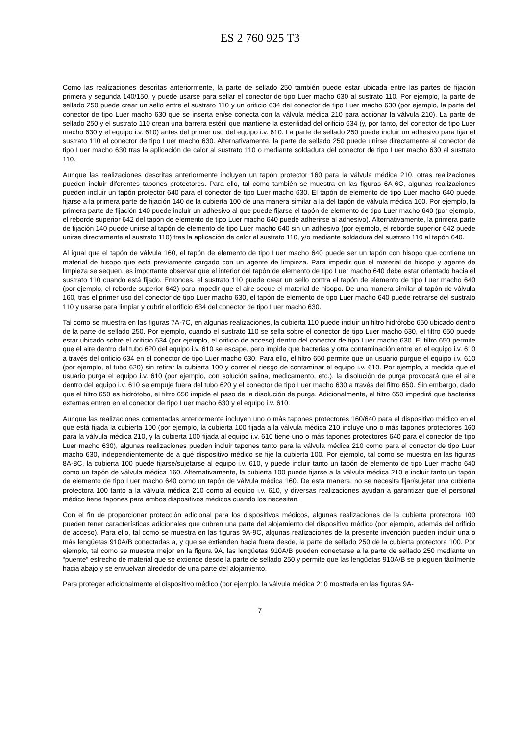ES 2 760 925 T3
Como las realizaciones descritas anteriormente, la parte de sellado 250 también puede estar ubicada entre las partes de fijación primera y segunda 140/150, y puede usarse para sellar el conector de tipo Luer macho 630 al sustrato 110. Por ejemplo, la parte de sellado 250 puede crear un sello entre el sustrato 110 y un orificio 634 del conector de tipo Luer macho 630 (por ejemplo, la parte del conector de tipo Luer macho 630 que se inserta en/se conecta con la válvula médica 210 para accionar la válvula 210). La parte de sellado 250 y el sustrato 110 crean una barrera estéril que mantiene la esterilidad del orificio 634 (y, por tanto, del conector de tipo Luer macho 630 y el equipo i.v. 610) antes del primer uso del equipo i.v. 610. La parte de sellado 250 puede incluir un adhesivo para fijar el sustrato 110 al conector de tipo Luer macho 630. Alternativamente, la parte de sellado 250 puede unirse directamente al conector de tipo Luer macho 630 tras la aplicación de calor al sustrato 110 o mediante soldadura del conector de tipo Luer macho 630 al sustrato 110.
Aunque las realizaciones descritas anteriormente incluyen un tapón protector 160 para la válvula médica 210, otras realizaciones pueden incluir diferentes tapones protectores. Para ello, tal como también se muestra en las figuras 6A-6C, algunas realizaciones pueden incluir un tapón protector 640 para el conector de tipo Luer macho 630. El tapón de elemento de tipo Luer macho 640 puede fijarse a la primera parte de fijación 140 de la cubierta 100 de una manera similar a la del tapón de válvula médica 160. Por ejemplo, la primera parte de fijación 140 puede incluir un adhesivo al que puede fijarse el tapón de elemento de tipo Luer macho 640 (por ejemplo, el reborde superior 642 del tapón de elemento de tipo Luer macho 640 puede adherirse al adhesivo). Alternativamente, la primera parte de fijación 140 puede unirse al tapón de elemento de tipo Luer macho 640 sin un adhesivo (por ejemplo, el reborde superior 642 puede unirse directamente al sustrato 110) tras la aplicación de calor al sustrato 110, y/o mediante soldadura del sustrato 110 al tapón 640.
Al igual que el tapón de válvula 160, el tapón de elemento de tipo Luer macho 640 puede ser un tapón con hisopo que contiene un material de hisopo que está previamente cargado con un agente de limpieza. Para impedir que el material de hisopo y agente de limpieza se sequen, es importante observar que el interior del tapón de elemento de tipo Luer macho 640 debe estar orientado hacia el sustrato 110 cuando está fijado. Entonces, el sustrato 110 puede crear un sello contra el tapón de elemento de tipo Luer macho 640 (por ejemplo, el reborde superior 642) para impedir que el aire seque el material de hisopo. De una manera similar al tapón de válvula 160, tras el primer uso del conector de tipo Luer macho 630, el tapón de elemento de tipo Luer macho 640 puede retirarse del sustrato 110 y usarse para limpiar y cubrir el orificio 634 del conector de tipo Luer macho 630.
Tal como se muestra en las figuras 7A-7C, en algunas realizaciones, la cubierta 110 puede incluir un filtro hidrófobo 650 ubicado dentro de la parte de sellado 250. Por ejemplo, cuando el sustrato 110 se sella sobre el conector de tipo Luer macho 630, el filtro 650 puede estar ubicado sobre el orificio 634 (por ejemplo, el orificio de acceso) dentro del conector de tipo Luer macho 630. El filtro 650 permite que el aire dentro del tubo 620 del equipo i.v. 610 se escape, pero impide que bacterias y otra contaminación entre en el equipo i.v. 610 a través del orificio 634 en el conector de tipo Luer macho 630. Para ello, el filtro 650 permite que un usuario purgue el equipo i.v. 610 (por ejemplo, el tubo 620) sin retirar la cubierta 100 y correr el riesgo de contaminar el equipo i.v. 610. Por ejemplo, a medida que el usuario purga el equipo i.v. 610 (por ejemplo, con solución salina, medicamento, etc.), la disolución de purga provocará que el aire dentro del equipo i.v. 610 se empuje fuera del tubo 620 y el conector de tipo Luer macho 630 a través del filtro 650. Sin embargo, dado que el filtro 650 es hidrófobo, el filtro 650 impide el paso de la disolución de purga. Adicionalmente, el filtro 650 impedirá que bacterias externas entren en el conector de tipo Luer macho 630 y el equipo i.v. 610.
Aunque las realizaciones comentadas anteriormente incluyen uno o más tapones protectores 160/640 para el dispositivo médico en el que está fijada la cubierta 100 (por ejemplo, la cubierta 100 fijada a la válvula médica 210 incluye uno o más tapones protectores 160 para la válvula médica 210, y la cubierta 100 fijada al equipo i.v. 610 tiene uno o más tapones protectores 640 para el conector de tipo Luer macho 630), algunas realizaciones pueden incluir tapones tanto para la válvula médica 210 como para el conector de tipo Luer macho 630, independientemente de a qué dispositivo médico se fije la cubierta 100. Por ejemplo, tal como se muestra en las figuras 8A-8C, la cubierta 100 puede fijarse/sujetarse al equipo i.v. 610, y puede incluir tanto un tapón de elemento de tipo Luer macho 640 como un tapón de válvula médica 160. Alternativamente, la cubierta 100 puede fijarse a la válvula médica 210 e incluir tanto un tapón de elemento de tipo Luer macho 640 como un tapón de válvula médica 160. De esta manera, no se necesita fijar/sujetar una cubierta protectora 100 tanto a la válvula médica 210 como al equipo i.v. 610, y diversas realizaciones ayudan a garantizar que el personal médico tiene tapones para ambos dispositivos médicos cuando los necesitan.
Con el fin de proporcionar protección adicional para los dispositivos médicos, algunas realizaciones de la cubierta protectora 100 pueden tener características adicionales que cubren una parte del alojamiento del dispositivo médico (por ejemplo, además del orificio de acceso). Para ello, tal como se muestra en las figuras 9A-9C, algunas realizaciones de la presente invención pueden incluir una o más lengüetas 910A/B conectadas a, y que se extienden hacia fuera desde, la parte de sellado 250 de la cubierta protectora 100. Por ejemplo, tal como se muestra mejor en la figura 9A, las lengüetas 910A/B pueden conectarse a la parte de sellado 250 mediante un “puente” estrecho de material que se extiende desde la parte de sellado 250 y permite que las lengüetas 910A/B se plieguen fácilmente hacia abajo y se envuelvan alrededor de una parte del alojamiento.
Para proteger adicionalmente el dispositivo médico (por ejemplo, la válvula médica 210 mostrada en las figuras 9A-
5 10 15 20 25 30 35 40 45 50 55 60
7